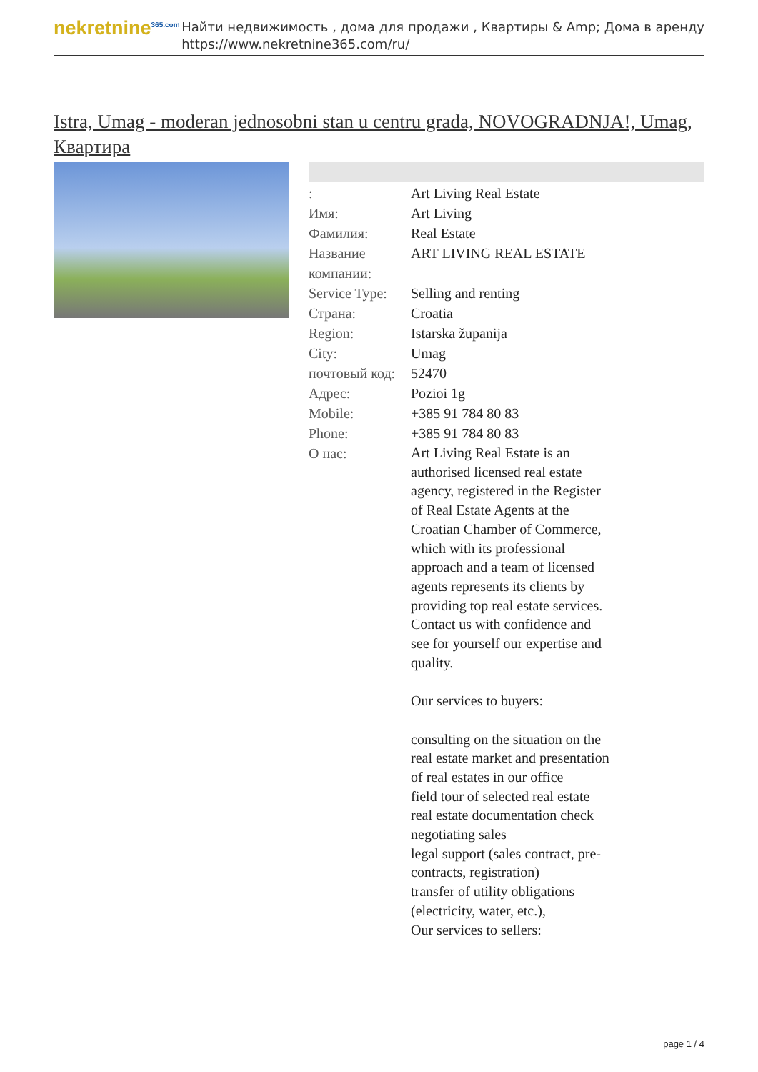nekretnine<sup>365.com</sup>
Найти недвижимость , дома для продажи , Квартиры & Amp; Дома в аренду
https://www.nekretnine365.com/ru/
Istra, Umag - moderan jednosobni stan u centru grada, NOVOGRADNJA!, Umag, Квартира
| : | Art Living Real Estate |
| Имя: | Art Living |
| Фамилия: | Real Estate |
| Название компании: | ART LIVING REAL ESTATE |
| Service Type: | Selling and renting |
| Страна: | Croatia |
| Region: | Istarska županija |
| City: | Umag |
| почтовый код: | 52470 |
| Адрес: | Pozioi 1g |
| Mobile: | +385 91 784 80 83 |
| Phone: | +385 91 784 80 83 |
| О нас: | Art Living Real Estate is an authorised licensed real estate agency, registered in the Register of Real Estate Agents at the Croatian Chamber of Commerce, which with its professional approach and a team of licensed agents represents its clients by providing top real estate services. Contact us with confidence and see for yourself our expertise and quality. Our services to buyers: consulting on the situation on the real estate market and presentation of real estates in our office field tour of selected real estate real estate documentation check negotiating sales legal support (sales contract, pre-contracts, registration) transfer of utility obligations (electricity, water, etc.), Our services to sellers: |
page 1 / 4